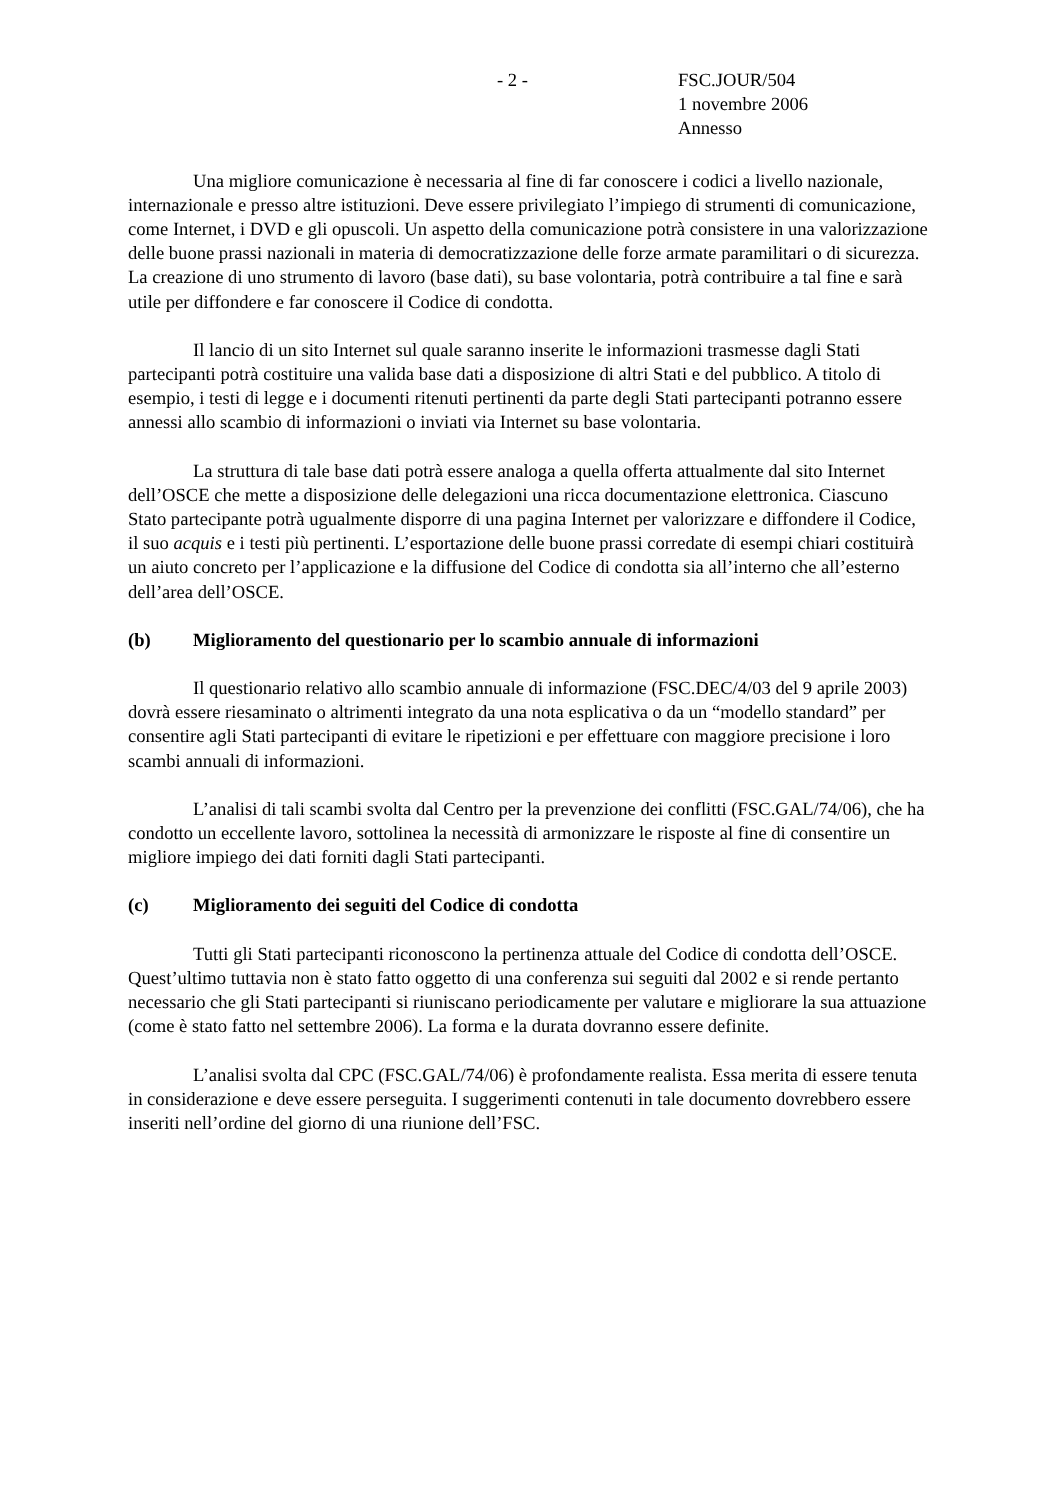- 2 - FSC.JOUR/504
1 novembre 2006
Annesso
Una migliore comunicazione è necessaria al fine di far conoscere i codici a livello nazionale, internazionale e presso altre istituzioni. Deve essere privilegiato l’impiego di strumenti di comunicazione, come Internet, i DVD e gli opuscoli. Un aspetto della comunicazione potrà consistere in una valorizzazione delle buone prassi nazionali in materia di democratizzazione delle forze armate paramilitari o di sicurezza. La creazione di uno strumento di lavoro (base dati), su base volontaria, potrà contribuire a tal fine e sarà utile per diffondere e far conoscere il Codice di condotta.
Il lancio di un sito Internet sul quale saranno inserite le informazioni trasmesse dagli Stati partecipanti potrà costituire una valida base dati a disposizione di altri Stati e del pubblico. A titolo di esempio, i testi di legge e i documenti ritenuti pertinenti da parte degli Stati partecipanti potranno essere annessi allo scambio di informazioni o inviati via Internet su base volontaria.
La struttura di tale base dati potrà essere analoga a quella offerta attualmente dal sito Internet dell’OSCE che mette a disposizione delle delegazioni una ricca documentazione elettronica. Ciascuno Stato partecipante potrà ugualmente disporre di una pagina Internet per valorizzare e diffondere il Codice, il suo acquis e i testi più pertinenti. L’esportazione delle buone prassi corredate di esempi chiari costituirà un aiuto concreto per l’applicazione e la diffusione del Codice di condotta sia all’interno che all’esterno dell’area dell’OSCE.
(b) Miglioramento del questionario per lo scambio annuale di informazioni
Il questionario relativo allo scambio annuale di informazione (FSC.DEC/4/03 del 9 aprile 2003) dovrà essere riesaminato o altrimenti integrato da una nota esplicativa o da un “modello standard” per consentire agli Stati partecipanti di evitare le ripetizioni e per effettuare con maggiore precisione i loro scambi annuali di informazioni.
L’analisi di tali scambi svolta dal Centro per la prevenzione dei conflitti (FSC.GAL/74/06), che ha condotto un eccellente lavoro, sottolinea la necessità di armonizzare le risposte al fine di consentire un migliore impiego dei dati forniti dagli Stati partecipanti.
(c) Miglioramento dei seguiti del Codice di condotta
Tutti gli Stati partecipanti riconoscono la pertinenza attuale del Codice di condotta dell’OSCE. Quest’ultimo tuttavia non è stato fatto oggetto di una conferenza sui seguiti dal 2002 e si rende pertanto necessario che gli Stati partecipanti si riuniscano periodicamente per valutare e migliorare la sua attuazione (come è stato fatto nel settembre 2006). La forma e la durata dovranno essere definite.
L’analisi svolta dal CPC (FSC.GAL/74/06) è profondamente realista. Essa merita di essere tenuta in considerazione e deve essere perseguita. I suggerimenti contenuti in tale documento dovrebbero essere inseriti nell’ordine del giorno di una riunione dell’FSC.